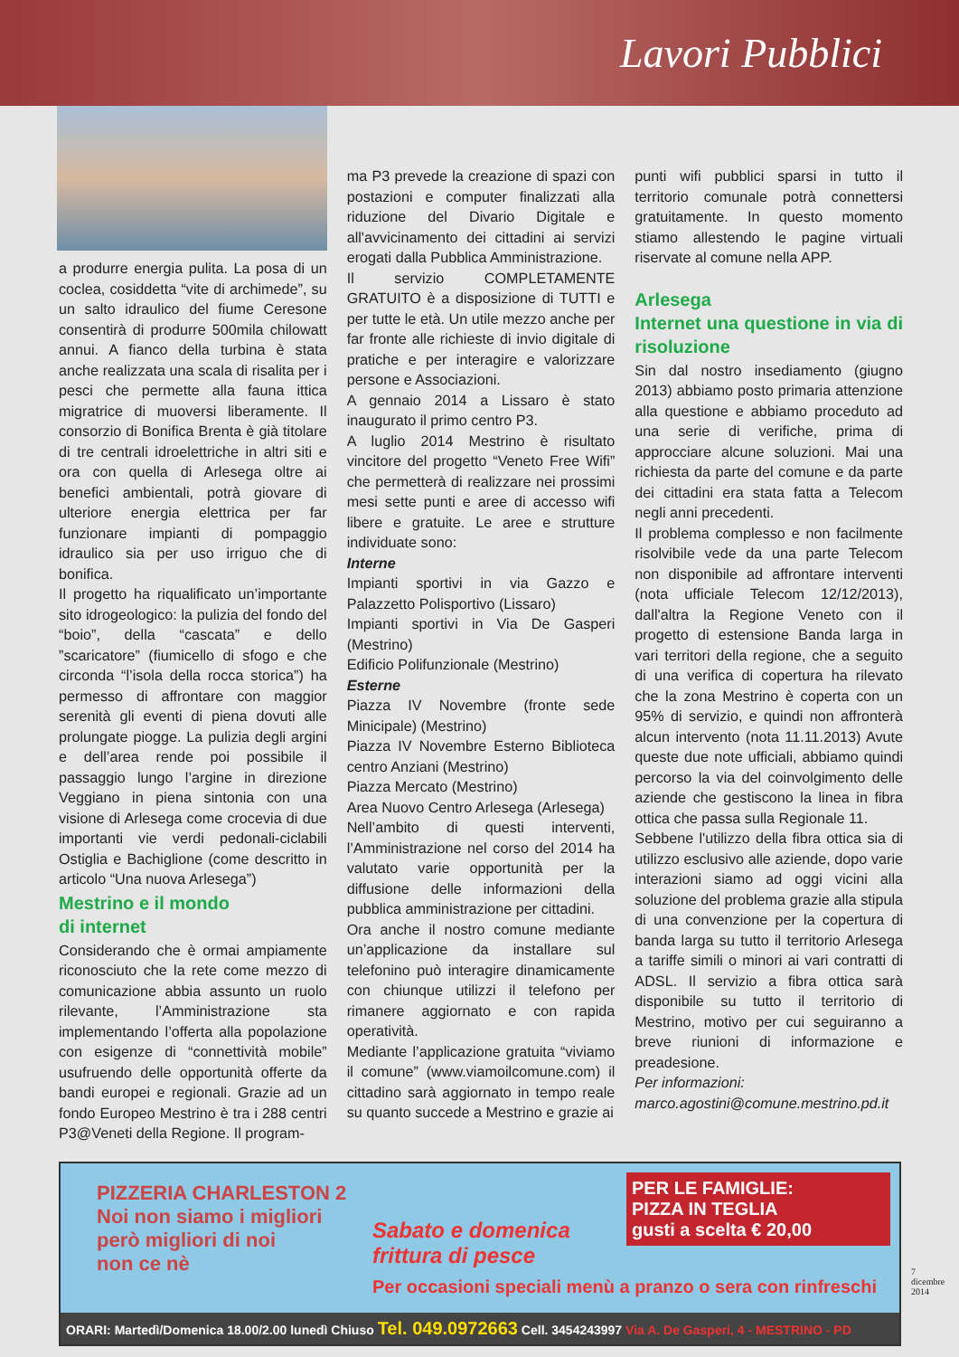Lavori Pubblici
a produrre energia pulita. La posa di un coclea, cosiddetta “vite di archimede”, su un salto idraulico del fiume Ceresone consentirà di produrre 500mila chilowatt annui. A fianco della turbina è stata anche realizzata una scala di risalita per i pesci che permette alla fauna ittica migratrice di muoversi liberamente. Il consorzio di Bonifica Brenta è già titolare di tre centrali idroelettriche in altri siti e ora con quella di Arlesega oltre ai benefici ambientali, potrà giovare di ulteriore energia elettrica per far funzionare impianti di pompaggio idraulico sia per uso irriguo che di bonifica.
Il progetto ha riqualificato un’importante sito idrogeologico: la pulizia del fondo del “boio”, della “cascata” e dello ”scaricatore” (fiumicello di sfogo e che circonda “l’isola della rocca storica”) ha permesso di affrontare con maggior serenità gli eventi di piena dovuti alle prolungate piogge. La pulizia degli argini e dell’area rende poi possibile il passaggio lungo l’argine in direzione Veggiano in piena sintonia con una visione di Arlesega come crocevia di due importanti vie verdi pedonali-ciclabili Ostiglia e Bachiglione (come descritto in articolo “Una nuova Arlesega”)
Mestrino e il mondo
di internet
Considerando che è ormai ampiamente riconosciuto che la rete come mezzo di comunicazione abbia assunto un ruolo rilevante, l’Amministrazione sta implementando l’offerta alla popolazione con esigenze di “connettività mobile” usufruendo delle opportunità offerte da bandi europei e regionali. Grazie ad un fondo Europeo Mestrino è tra i 288 centri P3@Veneti della Regione. Il program-
ma P3 prevede la creazione di spazi con postazioni e computer finalizzati alla riduzione del Divario Digitale e all'avvicinamento dei cittadini ai servizi erogati dalla Pubblica Amministrazione.
Il servizio COMPLETAMENTE GRATUITO è a disposizione di TUTTI e per tutte le età. Un utile mezzo anche per far fronte alle richieste di invio digitale di pratiche e per interagire e valorizzare persone e Associazioni.
A gennaio 2014 a Lissaro è stato inaugurato il primo centro P3.
A luglio 2014 Mestrino è risultato vincitore del progetto “Veneto Free Wifi” che permetterà di realizzare nei prossimi mesi sette punti e aree di accesso wifi libere e gratuite. Le aree e strutture individuate sono:
Interne
Impianti sportivi in via Gazzo e Palazzetto Polisportivo (Lissaro)
Impianti sportivi in Via De Gasperi (Mestrino)
Edificio Polifunzionale (Mestrino)
Esterne
Piazza IV Novembre (fronte sede Minicipale) (Mestrino)
Piazza IV Novembre Esterno Biblioteca centro Anziani (Mestrino)
Piazza Mercato (Mestrino)
Area Nuovo Centro Arlesega (Arlesega)
Nell’ambito di questi interventi, l’Amministrazione nel corso del 2014 ha valutato varie opportunità per la diffusione delle informazioni della pubblica amministrazione per cittadini.
Ora anche il nostro comune mediante un’applicazione da installare sul telefonino può interagire dinamicamente con chiunque utilizzi il telefono per rimanere aggiornato e con rapida operatività.
Mediante l’applicazione gratuita “viviamo il comune” (www.viamoilcomune.com) il cittadino sarà aggiornato in tempo reale su quanto succede a Mestrino e grazie ai
punti wifi pubblici sparsi in tutto il territorio comunale potrà connettersi gratuitamente. In questo momento stiamo allestendo le pagine virtuali riservate al comune nella APP.
Arlesega
Internet una questione in via di risoluzione
Sin dal nostro insediamento (giugno 2013) abbiamo posto primaria attenzione alla questione e abbiamo proceduto ad una serie di verifiche, prima di approcciare alcune soluzioni. Mai una richiesta da parte del comune e da parte dei cittadini era stata fatta a Telecom negli anni precedenti.
Il problema complesso e non facilmente risolvibile vede da una parte Telecom non disponibile ad affrontare interventi (nota ufficiale Telecom 12/12/2013), dall'altra la Regione Veneto con il progetto di estensione Banda larga in vari territori della regione, che a seguito di una verifica di copertura ha rilevato che la zona Mestrino è coperta con un 95% di servizio, e quindi non affronterà alcun intervento (nota 11.11.2013) Avute queste due note ufficiali, abbiamo quindi percorso la via del coinvolgimento delle aziende che gestiscono la linea in fibra ottica che passa sulla Regionale 11.
Sebbene l'utilizzo della fibra ottica sia di utilizzo esclusivo alle aziende, dopo varie interazioni siamo ad oggi vicini alla soluzione del problema grazie alla stipula di una convenzione per la copertura di banda larga su tutto il territorio Arlesega a tariffe simili o minori ai vari contratti di ADSL. Il servizio a fibra ottica sarà disponibile su tutto il territorio di Mestrino, motivo per cui seguiranno a breve riunioni di informazione e preadesione.
Per informazioni:
marco.agostini@comune.mestrino.pd.it
PIZZERIA CHARLESTON 2
Noi non siamo i migliori
però migliori di noi
non ce nè
Sabato e domenica
frittura di pesce
PER LE FAMIGLIE:
PIZZA IN TEGLIA
gusti a scelta € 20,00
Per occasioni speciali menù a pranzo o sera con rinfreschi
ORARI: Martedì/Domenica 18.00/2.00 lunedì Chiuso Tel. 049.0972663 Cell. 3454243997 Via A. De Gasperi, 4 - MESTRINO - PD
7
dicembre
2014